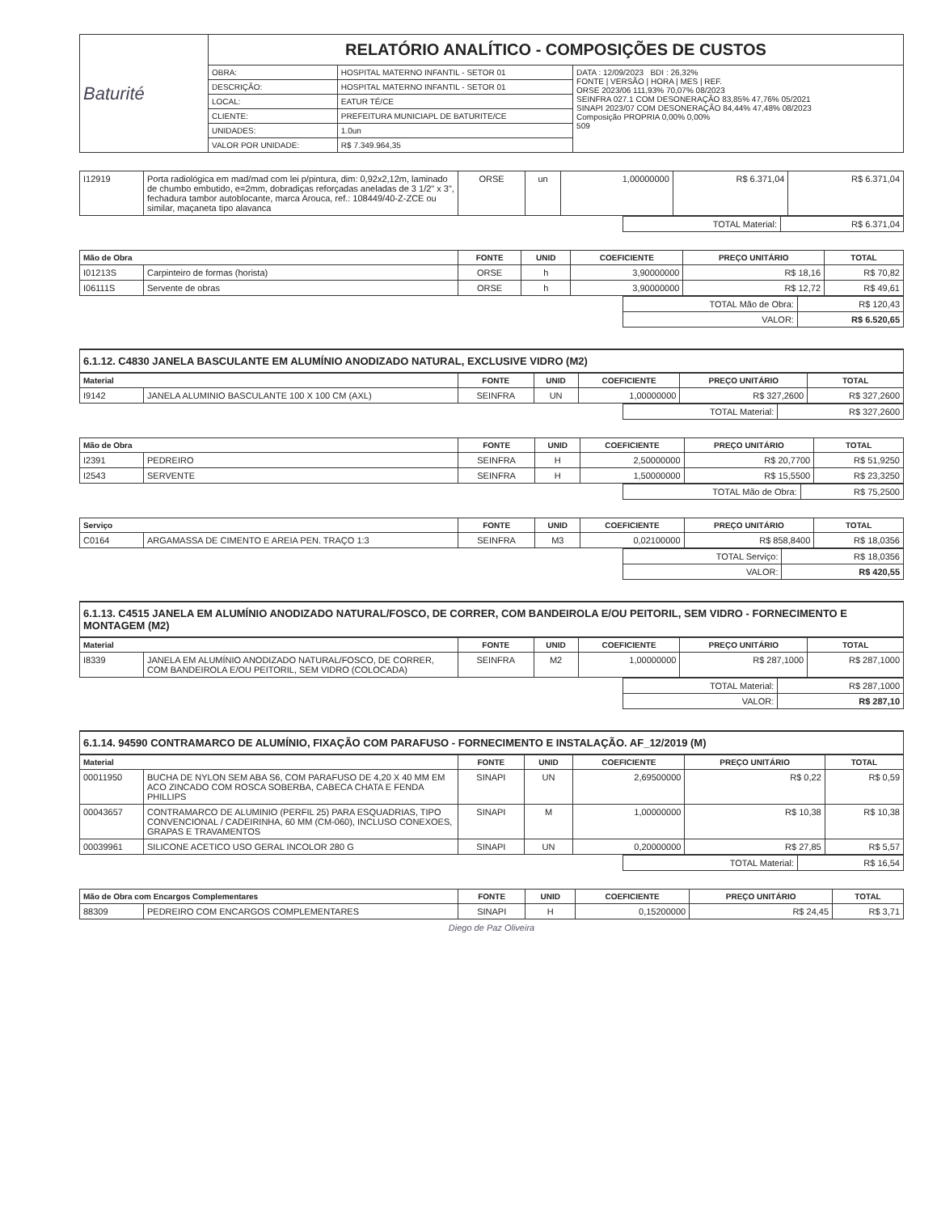| Baturité | RELATÓRIO ANALÍTICO - COMPOSIÇÕES DE CUSTOS | | |
| | OBRA: | HOSPITAL MATERNO INFANTIL - SETOR 01 | DATA : 12/09/2023 BDI : 26,32% FONTE / VERSÃO / HORA / MES / REF. ORSE 2023/06 111,93% 70,07% 08/2023 SEINFRA 027.1 COM DESONERAÇÃO 83,85% 47,76% 05/2021 SINAPI 2023/07 COM DESONERAÇÃO 84,44% 47,48% 08/2023 Composição PROPRIA 0,00% 0,00% 509 |
| | DESCRIÇÃO: | HOSPITAL MATERNO INFANTIL - SETOR 01 | |
| | LOCAL: | EATUR TÉ/CE | |
| | CLIENTE: | PREFEITURA MUNICIAPL DE BATURITE/CE | |
| | UNIDADES: | 1.0un | |
| | VALOR POR UNIDADE: | R$ 7.349.964,35 | |
| I12919 | Porta radiológica em mad/mad com lei p/pintura, dim: 0,92x2,12m, laminado de chumbo embutido, e=2mm, dobradiças reforçadas aneladas de 3 1/2" x 3", fechadura tambor autoblocante, marca Arouca, ref.: 108449/40-Z-ZCE ou similar, maçaneta tipo alavanca | ORSE | un | 1,00000000 | R$ 6.371,04 | R$ 6.371,04 |
| | TOTAL Material: | R$ 6.371,04 |
| Mão de Obra | | FONTE | UNID | COEFICIENTE | PREÇO UNITÁRIO | TOTAL |
| --- | --- | --- | --- | --- | --- | --- |
| I01213S | Carpinteiro de formas (horista) | ORSE | h | 3,90000000 | R$ 18,16 | R$ 70,82 |
| I06111S | Servente de obras | ORSE | h | 3,90000000 | R$ 12,72 | R$ 49,61 |
| | TOTAL Mão de Obra: | R$ 120,43 |
| | VALOR: | R$ 6.520,65 |
6.1.12. C4830 JANELA BASCULANTE EM ALUMÍNIO ANODIZADO NATURAL, EXCLUSIVE VIDRO (M2)
| Material | | FONTE | UNID | COEFICIENTE | PREÇO UNITÁRIO | TOTAL |
| --- | --- | --- | --- | --- | --- | --- |
| I9142 | JANELA ALUMINIO BASCULANTE 100 X 100 CM (AXL) | SEINFRA | UN | 1,00000000 | R$ 327,2600 | R$ 327,2600 |
| | TOTAL Material: | R$ 327,2600 |
| Mão de Obra | | FONTE | UNID | COEFICIENTE | PREÇO UNITÁRIO | TOTAL |
| --- | --- | --- | --- | --- | --- | --- |
| I2391 | PEDREIRO | SEINFRA | H | 2,50000000 | R$ 20,7700 | R$ 51,9250 |
| I2543 | SERVENTE | SEINFRA | H | 1,50000000 | R$ 15,5500 | R$ 23,3250 |
| | TOTAL Mão de Obra: | R$ 75,2500 |
| Serviço | | FONTE | UNID | COEFICIENTE | PREÇO UNITÁRIO | TOTAL |
| --- | --- | --- | --- | --- | --- | --- |
| C0164 | ARGAMASSA DE CIMENTO E AREIA PEN. TRAÇO 1:3 | SEINFRA | M3 | 0,02100000 | R$ 858,8400 | R$ 18,0356 |
| | TOTAL Serviço: | R$ 18,0356 |
| | VALOR: | R$ 420,55 |
6.1.13. C4515 JANELA EM ALUMÍNIO ANODIZADO NATURAL/FOSCO, DE CORRER, COM BANDEIROLA E/OU PEITORIL, SEM VIDRO - FORNECIMENTO E MONTAGEM (M2)
| Material | | FONTE | UNID | COEFICIENTE | PREÇO UNITÁRIO | TOTAL |
| --- | --- | --- | --- | --- | --- | --- |
| I8339 | JANELA EM ALUMÍNIO ANODIZADO NATURAL/FOSCO, DE CORRER, COM BANDEIROLA E/OU PEITORIL, SEM VIDRO (COLOCADA) | SEINFRA | M2 | 1,00000000 | R$ 287,1000 | R$ 287,1000 |
| | TOTAL Material: | R$ 287,1000 |
| | VALOR: | R$ 287,10 |
6.1.14. 94590 CONTRAMARCO DE ALUMÍNIO, FIXAÇÃO COM PARAFUSO - FORNECIMENTO E INSTALAÇÃO. AF_12/2019 (M)
| Material | | FONTE | UNID | COEFICIENTE | PREÇO UNITÁRIO | TOTAL |
| --- | --- | --- | --- | --- | --- | --- |
| 00011950 | BUCHA DE NYLON SEM ABA S6, COM PARAFUSO DE 4,20 X 40 MM EM ACO ZINCADO COM ROSCA SOBERBA, CABECA CHATA E FENDA PHILLIPS | SINAPI | UN | 2,69500000 | R$ 0,22 | R$ 0,59 |
| 00043657 | CONTRAMARCO DE ALUMINIO (PERFIL 25) PARA ESQUADRIAS, TIPO CONVENCIONAL / CADEIRINHA, 60 MM (CM-060), INCLUSO CONEXOES, GRAPAS E TRAVAMENTOS | SINAPI | M | 1,00000000 | R$ 10,38 | R$ 10,38 |
| 00039961 | SILICONE ACETICO USO GERAL INCOLOR 280 G | SINAPI | UN | 0,20000000 | R$ 27,85 | R$ 5,57 |
| | TOTAL Material: | R$ 16,54 |
| Mão de Obra com Encargos Complementares | | FONTE | UNID | COEFICIENTE | PREÇO UNITÁRIO | TOTAL |
| --- | --- | --- | --- | --- | --- | --- |
| 88309 | PEDREIRO COM ENCARGOS COMPLEMENTARES | SINAPI | H | 0,15200000 | R$ 24,45 | R$ 3,71 |
Diego de Paz Oliveira